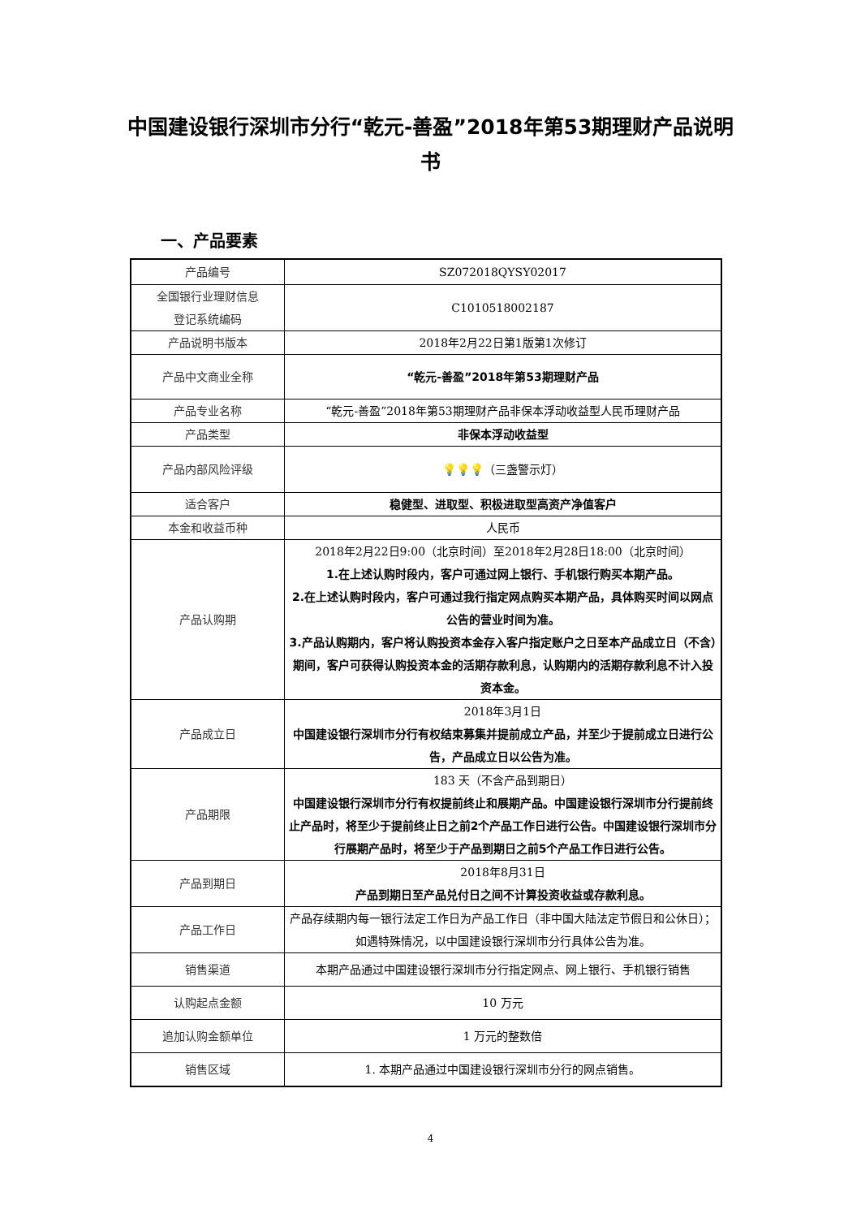中国建设银行深圳市分行“乾元-善盈”2018年第53期理财产品说明书
一、产品要素
| 产品编号 | SZ072018QYSY02017 |
| 全国银行业理财信息 登记系统编码 | C1010518002187 |
| 产品说明书版本 | 2018年2月22日第1版第1次修订 |
| 产品中文商业全称 | “乾元-善盈”2018年第53期理财产品 |
| 产品专业名称 | “乾元-善盈”2018年第53期理财产品非保本浮动收益型人民币理财产品 |
| 产品类型 | 非保本浮动收益型 |
| 产品内部风险评级 | 💡💡💡 （三盏警示灯） |
| 适合客户 | 稳健型、进取型、积极进取型高资产净值客户 |
| 本金和收益币种 | 人民币 |
| 产品认购期 | 2018年2月22日9:00（北京时间）至2018年2月28日18:00（北京时间） 1.在上述认购时段内，客户可通过网上银行、手机银行购买本期产品。 2.在上述认购时段内，客户可通过我行指定网点购买本期产品，具体购买时间以网点公告的营业时间为准。 3.产品认购期内，客户将认购投资本金存入客户指定账户之日至本产品成立日（不含）期间，客户可获得认购投资本金的活期存款利息，认购期内的活期存款利息不计入投资本金。 |
| 产品成立日 | 2018年3月1日 中国建设银行深圳市分行有权结束募集并提前成立产品，并至少于提前成立日进行公告，产品成立日以公告为准。 |
| 产品期限 | 183 天（不含产品到期日） 中国建设银行深圳市分行有权提前终止和展期产品。中国建设银行深圳市分行提前终止产品时，将至少于提前终止日之前2个产品工作日进行公告。中国建设银行深圳市分行展期产品时，将至少于产品到期日之前5个产品工作日进行公告。 |
| 产品到期日 | 2018年8月31日 产品到期日至产品兑付日之间不计算投资收益或存款利息。 |
| 产品工作日 | 产品存续期内每一银行法定工作日为产品工作日（非中国大陆法定节假日和公休日）；如遇特殊情况，以中国建设银行深圳市分行具体公告为准。 |
| 销售渠道 | 本期产品通过中国建设银行深圳市分行指定网点、网上银行、手机银行销售 |
| 认购起点金额 | 10 万元 |
| 追加认购金额单位 | 1 万元的整数倍 |
| 销售区域 | 1. 本期产品通过中国建设银行深圳市分行的网点销售。 |
4